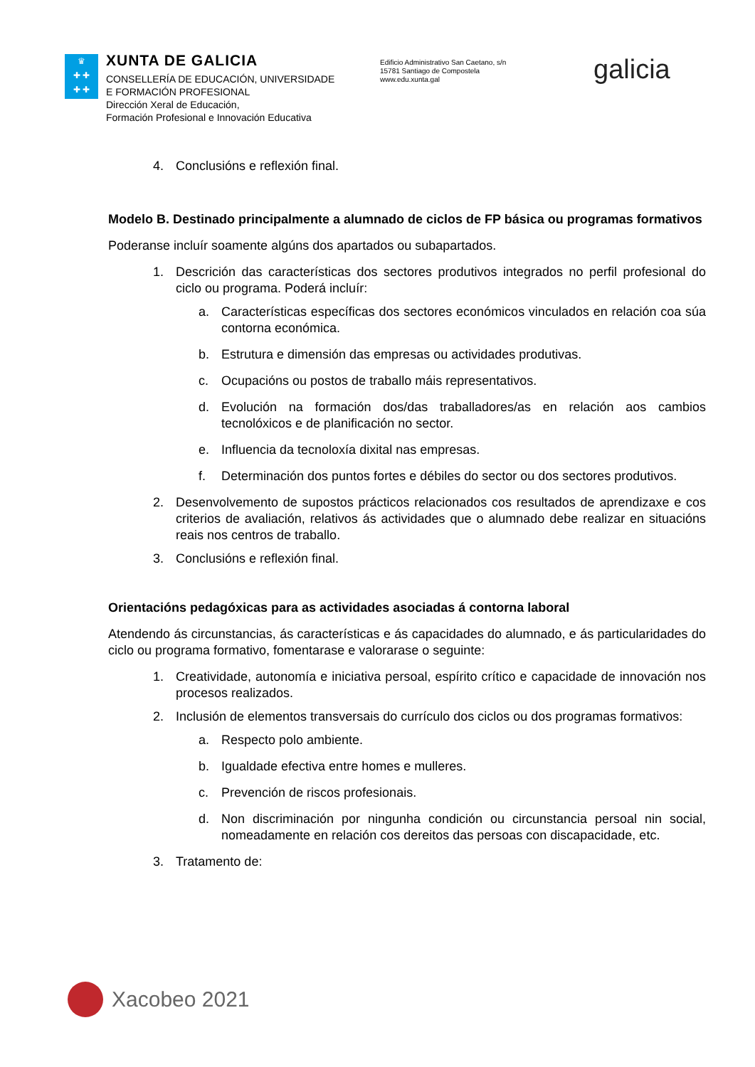♛
✚ ✚
✚ ✚
XUNTA DE GALICIA
CONSELLERÍA DE EDUCACIÓN, UNIVERSIDADE
E FORMACIÓN PROFESIONAL
Dirección Xeral de Educación,
Formación Profesional e Innovación Educativa
Edificio Administrativo San Caetano, s/n
15781 Santiago de Compostela
www.edu.xunta.gal
galicia
4. Conclusións e reflexión final.
Modelo B. Destinado principalmente a alumnado de ciclos de FP básica ou programas formativos
Poderanse incluír soamente algúns dos apartados ou subapartados.
1. Descrición das características dos sectores produtivos integrados no perfil profesional do ciclo ou programa. Poderá incluír:
a. Características específicas dos sectores económicos vinculados en relación coa súa contorna económica.
b. Estrutura e dimensión das empresas ou actividades produtivas.
c. Ocupacións ou postos de traballo máis representativos.
d. Evolución na formación dos/das traballadores/as en relación aos cambios tecnolóxicos e de planificación no sector.
e. Influencia da tecnoloxía dixital nas empresas.
f. Determinación dos puntos fortes e débiles do sector ou dos sectores produtivos.
2. Desenvolvemento de supostos prácticos relacionados cos resultados de aprendizaxe e cos criterios de avaliación, relativos ás actividades que o alumnado debe realizar en situacións reais nos centros de traballo.
3. Conclusións e reflexión final.
Orientacións pedagóxicas para as actividades asociadas á contorna laboral
Atendendo ás circunstancias, ás características e ás capacidades do alumnado, e ás particularidades do ciclo ou programa formativo, fomentarase e valorarase o seguinte:
1. Creatividade, autonomía e iniciativa persoal, espírito crítico e capacidade de innovación nos procesos realizados.
2. Inclusión de elementos transversais do currículo dos ciclos ou dos programas formativos:
a. Respecto polo ambiente.
b. Igualdade efectiva entre homes e mulleres.
c. Prevención de riscos profesionais.
d. Non discriminación por ningunha condición ou circunstancia persoal nin social, nomeadamente en relación cos dereitos das persoas con discapacidade, etc.
3. Tratamento de:
Xacobeo 2021